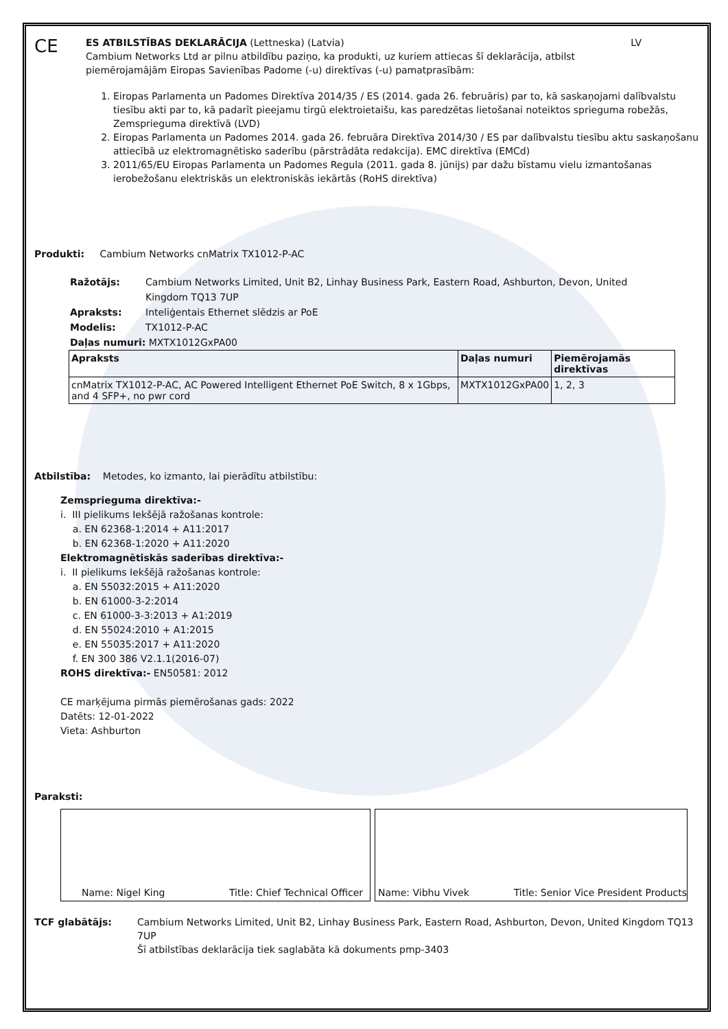CE
ES ATBILSTĪBAS DEKLARĀCIJA (Lettneska) (Latvia) LV
Cambium Networks Ltd ar pilnu atbildību paziņo, ka produkti, uz kuriem attiecas šī deklarācija, atbilst piemērojamājām Eiropas Savienības Padome (-u) direktīvas (-u) pamatprasībām:
1. Eiropas Parlamenta un Padomes Direktīva 2014/35 / ES (2014. gada 26. februāris) par to, kā saskaņojami dalībvalstu tiesību akti par to, kā padarīt pieejamu tirgū elektroietaišu, kas paredzētas lietošanai noteiktos sprieguma robežās, Zemsprieguma direktīvā (LVD)
2. Eiropas Parlamenta un Padomes 2014. gada 26. februāra Direktīva 2014/30 / ES par dalībvalstu tiesību aktu saskaņošanu attiecībā uz elektromagnētisko saderību (pārstrādāta redakcija). EMC direktīva (EMCd)
3. 2011/65/EU Eiropas Parlamenta un Padomes Regula (2011. gada 8. jūnijs) par dažu bīstamu vielu izmantošanas ierobežošanu elektriskās un elektroniskās iekārtās (RoHS direktīva)
Produkti: Cambium Networks cnMatrix TX1012-P-AC
Ražotājs: Cambium Networks Limited, Unit B2, Linhay Business Park, Eastern Road, Ashburton, Devon, United Kingdom TQ13 7UP
Apraksts: Inteliģentais Ethernet slēdzis ar PoE
Modelis: TX1012-P-AC
Daļas numuri: MXTX1012GxPA00
| Apraksts | Daļas numuri | Piemērojamās direktīvas |
| --- | --- | --- |
| cnMatrix TX1012-P-AC, AC Powered Intelligent Ethernet PoE Switch, 8 x 1Gbps, and 4 SFP+, no pwr cord | MXTX1012GxPA00 | 1, 2, 3 |
Atbilstība: Metodes, ko izmanto, lai pierādītu atbilstību:
Zemsprieguma direktīva:-
i. III pielikums Iekšējā ražošanas kontrole:
a. EN 62368-1:2014 + A11:2017
b. EN 62368-1:2020 + A11:2020
Elektromagnētiskās saderības direktīva:-
i. II pielikums Iekšējā ražošanas kontrole:
a. EN 55032:2015 + A11:2020
b. EN 61000-3-2:2014
c. EN 61000-3-3:2013 + A1:2019
d. EN 55024:2010 + A1:2015
e. EN 55035:2017 + A11:2020
f. EN 300 386 V2.1.1(2016-07)
ROHS direktīva:- EN50581: 2012
CE marķējuma pirmās piemērošanas gads: 2022
Datēts: 12-01-2022
Vieta: Ashburton
Paraksti:
Name: Nigel King Title: Chief Technical Officer Name: Vibhu Vivek Title: Senior Vice President Products
TCF glabātājs: Cambium Networks Limited, Unit B2, Linhay Business Park, Eastern Road, Ashburton, Devon, United Kingdom TQ13 7UP
Šī atbilstības deklarācija tiek saglabāta kā dokuments pmp-3403